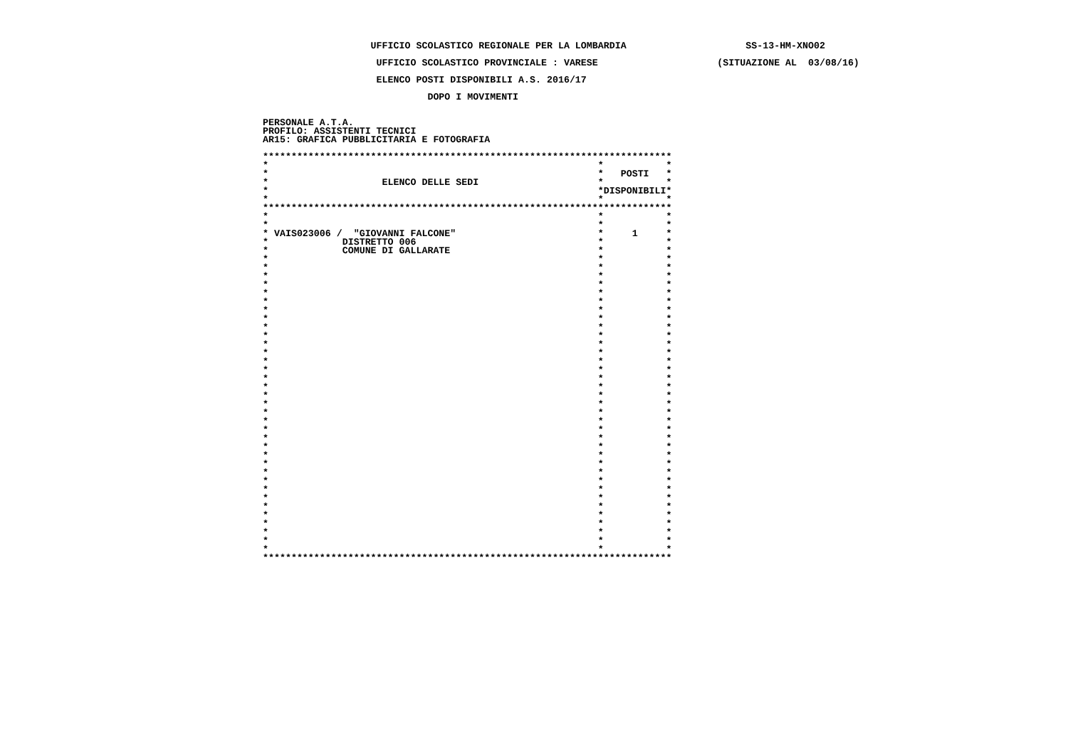UFFICIO SCOLASTICO REGIONALE PER LA LOMBARDIA                     SS-13-HM-XNO02

                    UFFICIO SCOLASTICO PROVINCIALE : VARESE                     (SITUAZIONE AL  03/08/16)

                    ELENCO POSTI DISPONIBILI A.S. 2016/17

                             DOPO I MOVIMENTI


PERSONALE A.T.A.
PROFILO: ASSISTENTI TECNICI
AR15: GRAFICA PUBBLICITARIA E FOTOGRAFIA

************************************************************************
*                                                          *           *
*                                                          *   POSTI   *
*                    ELENCO DELLE SEDI                     *           *
*                                                          *DISPONIBILI*
*                                                          *           *
************************************************************************
*                                                          *           *
*                                                          *           *
* VAIS023006 /  "GIOVANNI FALCONE"                         *     1     *
*             DISTRETTO 006                                *           *
*             COMUNE DI GALLARATE                          *           *
*                                                          *           *
*                                                          *           *
*                                                          *           *
*                                                          *           *
*                                                          *           *
*                                                          *           *
*                                                          *           *
*                                                          *           *
*                                                          *           *
*                                                          *           *
*                                                          *           *
*                                                          *           *
*                                                          *           *
*                                                          *           *
*                                                          *           *
*                                                          *           *
*                                                          *           *
*                                                          *           *
*                                                          *           *
*                                                          *           *
*                                                          *           *
*                                                          *           *
*                                                          *           *
*                                                          *           *
*                                                          *           *
*                                                          *           *
*                                                          *           *
*                                                          *           *
*                                                          *           *
*                                                          *           *
*                                                          *           *
*                                                          *           *
*                                                          *           *
*                                                          *           *
*                                                          *           *
************************************************************************